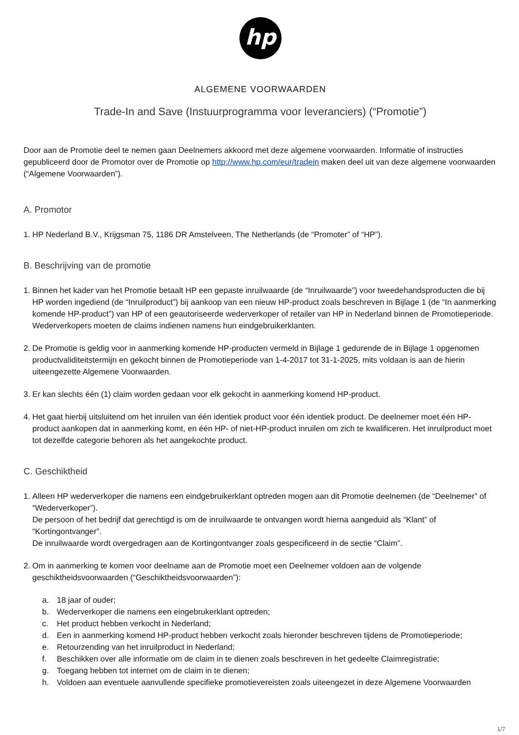hp
ALGEMENE VOORWAARDEN
Trade-In and Save (Instuurprogramma voor leveranciers) (“Promotie”)
Door aan de Promotie deel te nemen gaan Deelnemers akkoord met deze algemene voorwaarden. Informatie of instructies gepubliceerd door de Promotor over de Promotie op http://www.hp.com/eur/tradein maken deel uit van deze algemene voorwaarden (“Algemene Voorwaarden”).
A. Promotor
1. HP Nederland B.V., Krijgsman 75, 1186 DR Amstelveen, The Netherlands (de “Promoter” of “HP”).
B. Beschrijving van de promotie
1. Binnen het kader van het Promotie betaalt HP een gepaste inruilwaarde (de “Inruilwaarde”) voor tweedehandsproducten die bij HP worden ingediend (de “Inruilproduct”) bij aankoop van een nieuw HP-product zoals beschreven in Bijlage 1 (de “In aanmerking komende HP-product”) van HP of een geautoriseerde wederverkoper of retailer van HP in Nederland binnen de Promotieperiode. Wederverkopers moeten de claims indienen namens hun eindgebruikerklanten.
2. De Promotie is geldig voor in aanmerking komende HP-producten vermeld in Bijlage 1 gedurende de in Bijlage 1 opgenomen productvaliditeitstermijn en gekocht binnen de Promotieperiode van 1-4-2017 tot 31-1-2025, mits voldaan is aan de hierin uiteengezette Algemene Voorwaarden.
3. Er kan slechts één (1) claim worden gedaan voor elk gekocht in aanmerking komend HP-product.
4. Het gaat hierbij uitsluitend om het inruilen van één identiek product voor één identiek product. De deelnemer moet één HP-product aankopen dat in aanmerking komt, en één HP- of niet-HP-product inruilen om zich te kwalificeren. Het inruilproduct moet tot dezelfde categorie behoren als het aangekochte product.
C. Geschiktheid
1. Alleen HP wederverkoper die namens een eindgebruikerklant optreden mogen aan dit Promotie deelnemen (de “Deelnemer” of “Wederverkoper”).
De persoon of het bedrijf dat gerechtigd is om de inruilwaarde te ontvangen wordt hierna aangeduid als “Klant” of “Kortingontvanger”.
De inruilwaarde wordt overgedragen aan de Kortingontvanger zoals gespecificeerd in de sectie “Claim”.
2. Om in aanmerking te komen voor deelname aan de Promotie moet een Deelnemer voldoen aan de volgende geschiktheidsvoorwaarden (“Geschiktheidsvoorwaarden”):
a. 18 jaar of ouder;
b. Wederverkoper die namens een eingebrukerklant optreden;
c. Het product hebben verkocht in Nederland;
d. Een in aanmerking komend HP-product hebben verkocht zoals hieronder beschreven tijdens de Promotieperiode;
e. Retourzending van het inruilproduct in Nederland;
f. Beschikken over alle informatie om de claim in te dienen zoals beschreven in het gedeelte Claimregistratie;
g. Toegang hebben tot internet om de claim in te dienen;
h. Voldoen aan eventuele aanvullende specifieke promotievereisten zoals uiteengezet in deze Algemene Voorwaarden
1/7